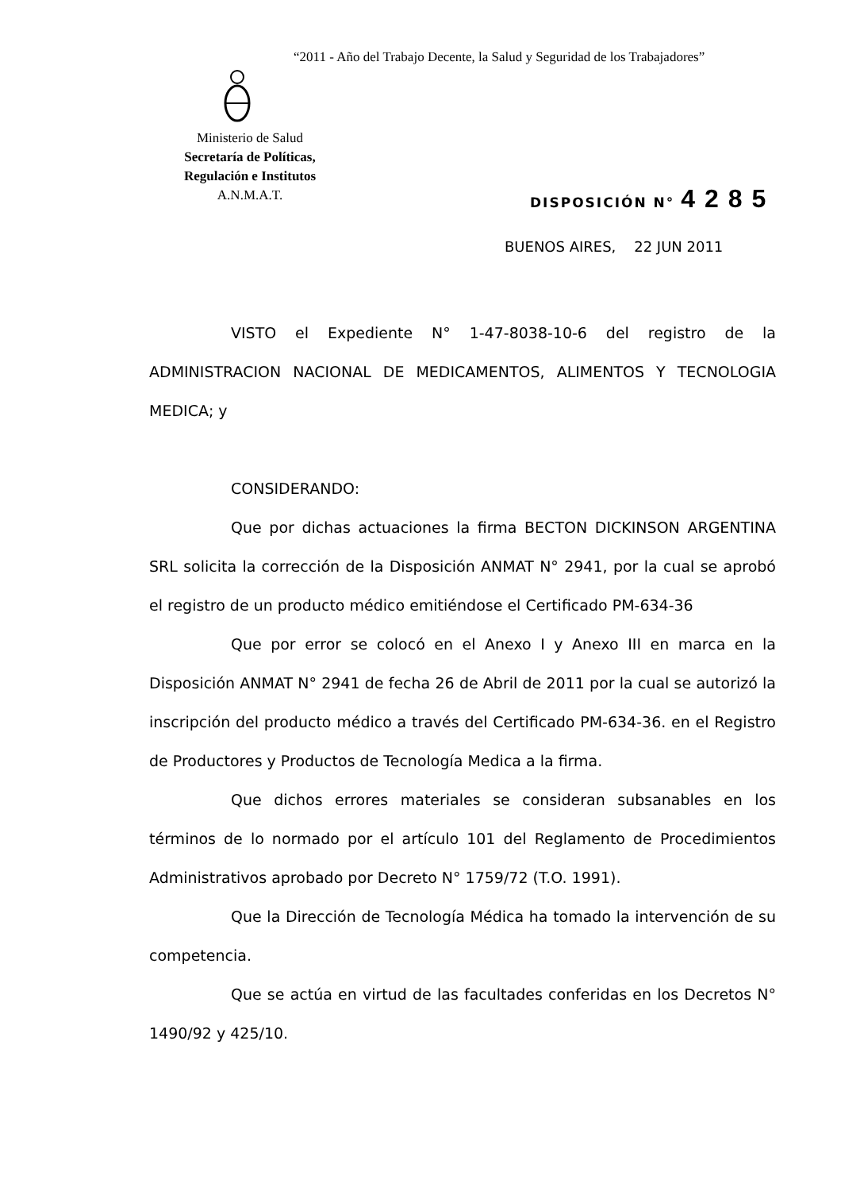“2011 - Año del Trabajo Decente, la Salud y Seguridad de los Trabajadores”
Ministerio de Salud
Secretaría de Políticas,
Regulación e Institutos
A.N.M.A.T.
DISPOSICIÓN N° 4285
BUENOS AIRES, 22 JUN 2011
VISTO el Expediente N° 1-47-8038-10-6 del registro de la ADMINISTRACION NACIONAL DE MEDICAMENTOS, ALIMENTOS Y TECNOLOGIA MEDICA; y
CONSIDERANDO:
Que por dichas actuaciones la firma BECTON DICKINSON ARGENTINA SRL solicita la corrección de la Disposición ANMAT N° 2941, por la cual se aprobó el registro de un producto médico emitiéndose el Certificado PM-634-36
Que por error se colocó en el Anexo I y Anexo III en marca en la Disposición ANMAT N° 2941 de fecha 26 de Abril de 2011 por la cual se autorizó la inscripción del producto médico a través del Certificado PM-634-36. en el Registro de Productores y Productos de Tecnología Medica a la firma.
Que dichos errores materiales se consideran subsanables en los términos de lo normado por el artículo 101 del Reglamento de Procedimientos Administrativos aprobado por Decreto N° 1759/72 (T.O. 1991).
Que la Dirección de Tecnología Médica ha tomado la intervención de su competencia.
Que se actúa en virtud de las facultades conferidas en los Decretos N° 1490/92 y 425/10.